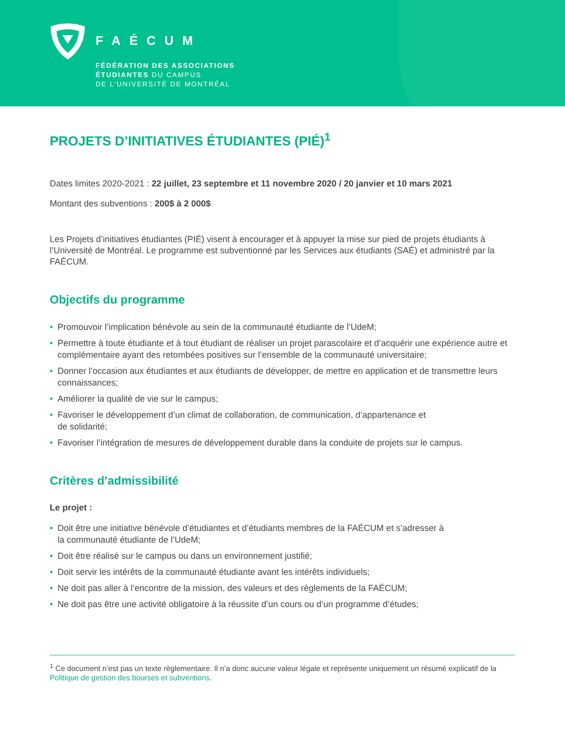FAÉCUM
FÉDÉRATION DES ASSOCIATIONS
ÉTUDIANTES DU CAMPUS
DE L’UNIVERSITÉ DE MONTRÉAL
PROJETS D’INITIATIVES ÉTUDIANTES (PIÉ)<sup>1</sup>
Dates limites 2020-2021 : 22 juillet, 23 septembre et 11 novembre 2020 / 20 janvier et 10 mars 2021
Montant des subventions : 200$ à 2 000$
Les Projets d’initiatives étudiantes (PIÉ) visent à encourager et à appuyer la mise sur pied de projets étudiants à l’Université de Montréal. Le programme est subventionné par les Services aux étudiants (SAÉ) et administré par la FAÉCUM.
Objectifs du programme
• Promouvoir l’implication bénévole au sein de la communauté étudiante de l’UdeM;
• Permettre à toute étudiante et à tout étudiant de réaliser un projet parascolaire et d’acquérir une expérience autre et complémentaire ayant des retombées positives sur l’ensemble de la communauté universitaire;
• Donner l’occasion aux étudiantes et aux étudiants de développer, de mettre en application et de transmettre leurs connaissances;
• Améliorer la qualité de vie sur le campus;
• Favoriser le développement d’un climat de collaboration, de communication, d’appartenance et
de solidarité;
• Favoriser l’intégration de mesures de développement durable dans la conduite de projets sur le campus.
Critères d’admissibilité
Le projet :
• Doit être une initiative bénévole d’étudiantes et d’étudiants membres de la FAÉCUM et s’adresser à
la communauté étudiante de l’UdeM;
• Doit être réalisé sur le campus ou dans un environnement justifié;
• Doit servir les intérêts de la communauté étudiante avant les intérêts individuels;
• Ne doit pas aller à l’encontre de la mission, des valeurs et des règlements de la FAÉCUM;
• Ne doit pas être une activité obligatoire à la réussite d’un cours ou d’un programme d’études;
<sup>1</sup> Ce document n’est pas un texte règlementaire. Il n’a donc aucune valeur légale et représente uniquement un résumé explicatif de la Politique de gestion des bourses et subventions.